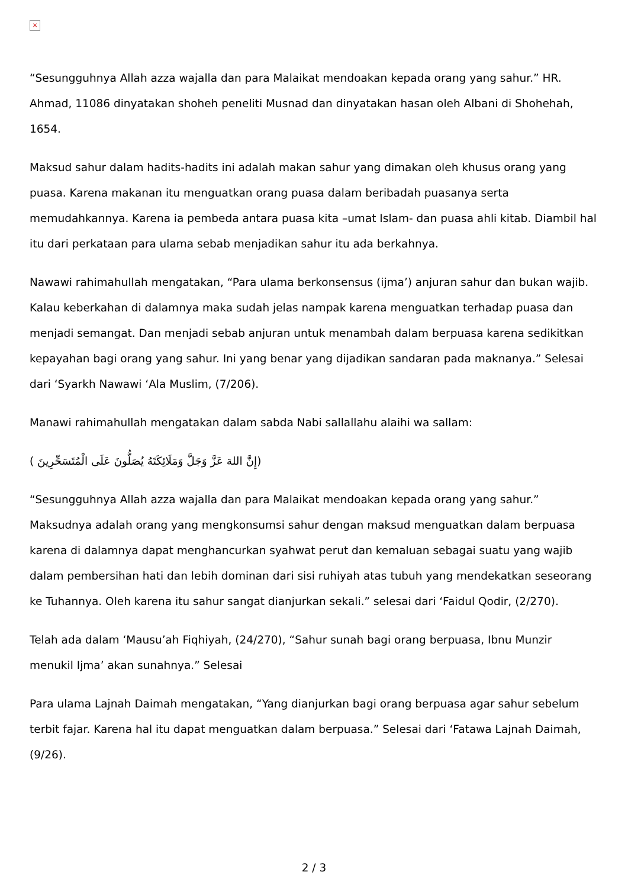×
“Sesungguhnya Allah azza wajalla dan para Malaikat mendoakan kepada orang yang sahur.” HR. Ahmad, 11086 dinyatakan shoheh peneliti Musnad dan dinyatakan hasan oleh Albani di Shohehah, 1654.
Maksud sahur dalam hadits-hadits ini adalah makan sahur yang dimakan oleh khusus orang yang puasa. Karena makanan itu menguatkan orang puasa dalam beribadah puasanya serta memudahkannya. Karena ia pembeda antara puasa kita –umat Islam- dan puasa ahli kitab. Diambil hal itu dari perkataan para ulama sebab menjadikan sahur itu ada berkahnya.
Nawawi rahimahullah mengatakan, “Para ulama berkonsensus (ijma’) anjuran sahur dan bukan wajib. Kalau keberkahan di dalamnya maka sudah jelas nampak karena menguatkan terhadap puasa dan menjadi semangat. Dan menjadi sebab anjuran untuk menambah dalam berpuasa karena sedikitkan kepayahan bagi orang yang sahur. Ini yang benar yang dijadikan sandaran pada maknanya.” Selesai dari ‘Syarkh Nawawi ‘Ala Muslim, (7/206).
Manawi rahimahullah mengatakan dalam sabda Nabi sallallahu alaihi wa sallam:
(إِنَّ اللهَ عَزَّ وَجَلَّ وَمَلَائِكَتَهُ يُصَلُّونَ عَلَى الْمُتَسَحِّرِينَ )
“Sesungguhnya Allah azza wajalla dan para Malaikat mendoakan kepada orang yang sahur.” Maksudnya adalah orang yang mengkonsumsi sahur dengan maksud menguatkan dalam berpuasa karena di dalamnya dapat menghancurkan syahwat perut dan kemaluan sebagai suatu yang wajib dalam pembersihan hati dan lebih dominan dari sisi ruhiyah atas tubuh yang mendekatkan seseorang ke Tuhannya. Oleh karena itu sahur sangat dianjurkan sekali.” selesai dari ‘Faidul Qodir, (2/270).
Telah ada dalam ‘Mausu’ah Fiqhiyah, (24/270), “Sahur sunah bagi orang berpuasa, Ibnu Munzir menukil Ijma’ akan sunahnya.” Selesai
Para ulama Lajnah Daimah mengatakan, “Yang dianjurkan bagi orang berpuasa agar sahur sebelum terbit fajar. Karena hal itu dapat menguatkan dalam berpuasa.” Selesai dari ‘Fatawa Lajnah Daimah, (9/26).
2 / 3